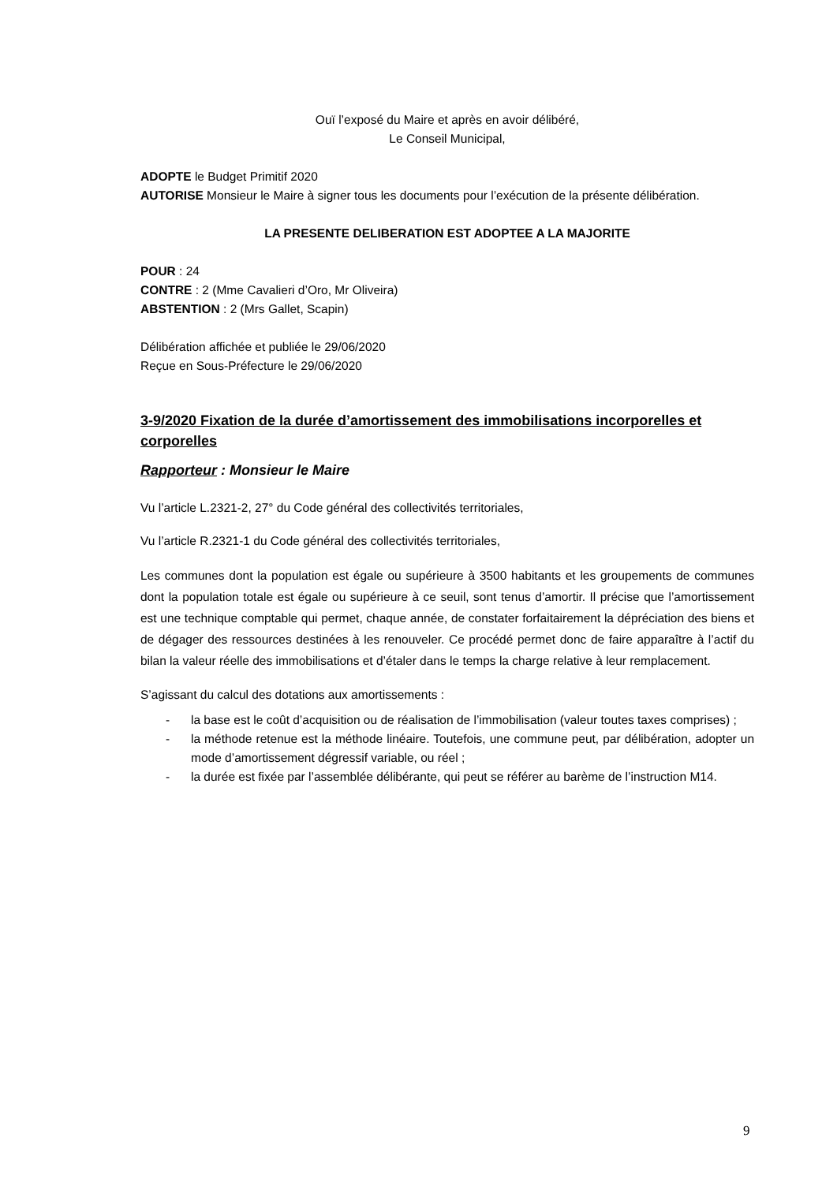Ouï l’exposé du Maire et après en avoir délibéré,
Le Conseil Municipal,
ADOPTE le Budget Primitif 2020
AUTORISE Monsieur le Maire à signer tous les documents pour l’exécution de la présente délibération.
LA PRESENTE DELIBERATION EST ADOPTEE A LA MAJORITE
POUR : 24
CONTRE : 2 (Mme Cavalieri d’Oro, Mr Oliveira)
ABSTENTION : 2 (Mrs Gallet, Scapin)
Délibération affichée et publiée le 29/06/2020
Reçue en Sous-Préfecture le 29/06/2020
3-9/2020 Fixation de la durée d’amortissement des immobilisations incorporelles et corporelles
Rapporteur : Monsieur le Maire
Vu l’article L.2321-2, 27° du Code général des collectivités territoriales,
Vu l’article R.2321-1 du Code général des collectivités territoriales,
Les communes dont la population est égale ou supérieure à 3500 habitants et les groupements de communes dont la population totale est égale ou supérieure à ce seuil, sont tenus d’amortir. Il précise que l’amortissement est une technique comptable qui permet, chaque année, de constater forfaitairement la dépréciation des biens et de dégager des ressources destinées à les renouveler. Ce procédé permet donc de faire apparaître à l’actif du bilan la valeur réelle des immobilisations et d’étaler dans le temps la charge relative à leur remplacement.
S’agissant du calcul des dotations aux amortissements :
- la base est le coût d’acquisition ou de réalisation de l’immobilisation (valeur toutes taxes comprises) ;
- la méthode retenue est la méthode linéaire. Toutefois, une commune peut, par délibération, adopter un mode d’amortissement dégressif variable, ou réel ;
- la durée est fixée par l’assemblée délibérante, qui peut se référer au barème de l’instruction M14.
9